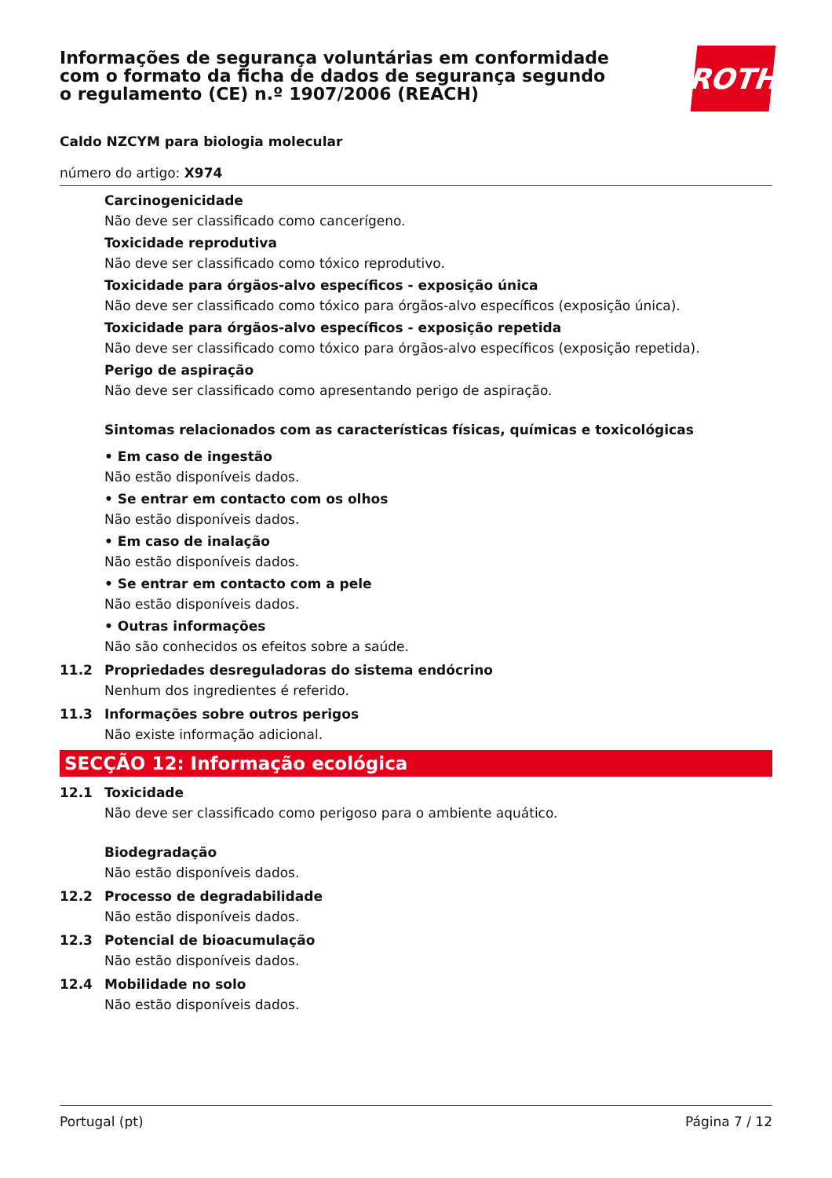Informações de segurança voluntárias em conformidade com o formato da ficha de dados de segurança segundo o regulamento (CE) n.º 1907/2006 (REACH)
ROTH
Caldo NZCYM para biologia molecular
número do artigo: X974
Carcinogenicidade
Não deve ser classificado como cancerígeno.
Toxicidade reprodutiva
Não deve ser classificado como tóxico reprodutivo.
Toxicidade para órgãos-alvo específicos - exposição única
Não deve ser classificado como tóxico para órgãos-alvo específicos (exposição única).
Toxicidade para órgãos-alvo específicos - exposição repetida
Não deve ser classificado como tóxico para órgãos-alvo específicos (exposição repetida).
Perigo de aspiração
Não deve ser classificado como apresentando perigo de aspiração.
Sintomas relacionados com as características físicas, químicas e toxicológicas
• Em caso de ingestão
Não estão disponíveis dados.
• Se entrar em contacto com os olhos
Não estão disponíveis dados.
• Em caso de inalação
Não estão disponíveis dados.
• Se entrar em contacto com a pele
Não estão disponíveis dados.
• Outras informações
Não são conhecidos os efeitos sobre a saúde.
11.2 Propriedades desreguladoras do sistema endócrino
Nenhum dos ingredientes é referido.
11.3 Informações sobre outros perigos
Não existe informação adicional.
SECÇÃO 12: Informação ecológica
12.1 Toxicidade
Não deve ser classificado como perigoso para o ambiente aquático.
Biodegradação
Não estão disponíveis dados.
12.2 Processo de degradabilidade
Não estão disponíveis dados.
12.3 Potencial de bioacumulação
Não estão disponíveis dados.
12.4 Mobilidade no solo
Não estão disponíveis dados.
Portugal (pt) Página 7 / 12